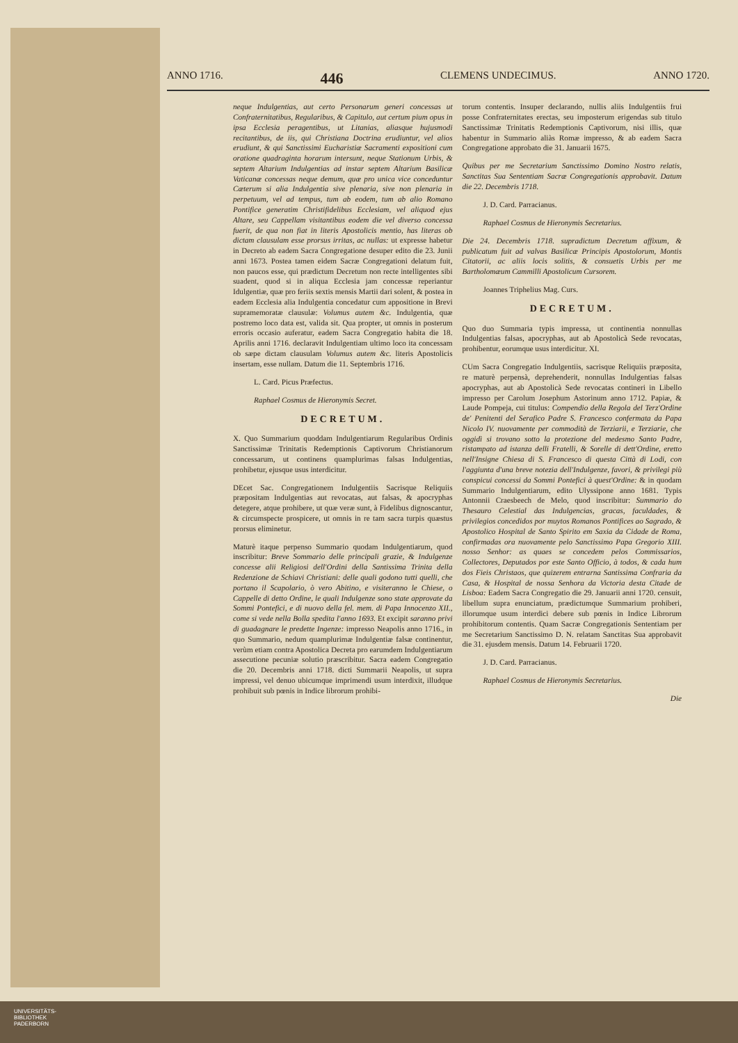ANNO 1716. 446 CLEMENS UNDECIMUS. ANNO 1720.
neque Indulgentias, aut certo Personarum generi concessas ut Confraternitatibus, Regularibus, & Capitulo, aut certum pium opus in ipsa Ecclesia peragentibus, ut Litanias, aliasque hujusmodi recitantibus, de iis, qui Christiana Doctrina erudiuntur, vel alios erudiunt, & qui Sanctissimi Eucharistiæ Sacramenti expositioni cum oratione quadraginta horarum intersunt, neque Stationum Urbis, & septem Altarium Indulgentias ad instar septem Altarium Basilicæ Vaticanæ concessas neque demum, quæ pro unica vice conceduntur Cæterum si alia Indulgentia sive plenaria, sive non plenaria in perpetuum, vel ad tempus, tum ab eodem, tum ab alio Romano Pontifice generatim Christifidelibus Ecclesiam, vel aliquod ejus Altare, seu Cappellam visitantibus eodem die vel diverso concessa fuerit, de qua non fiat in literis Apostolicis mentio, has literas ob dictam clausulam esse prorsus irritas, ac nullas: ut expresse habetur in Decreto ab eadem Sacra Congregatione desuper edito die 23. Junii anni 1673. Postea tamen eidem Sacræ Congregationi delatum fuit, non paucos esse, qui prædictum Decretum non recte intelligentes sibi suadent, quod si in aliqua Ecclesia jam concessæ reperiantur Idulgentiæ, quæ pro feriis sextis mensis Martii dari solent, & postea in eadem Ecclesia alia Indulgentia concedatur cum appositione in Brevi supramemoratæ clausulæ: Volumus autem &c. Indulgentia, quæ postremo loco data est, valida sit. Qua propter, ut omnis in posterum erroris occasio auferatur, eadem Sacra Congregatio habita die 18. Aprilis anni 1716. declaravit Indulgentiam ultimo loco ita concessam ob sæpe dictam clausulam Volumus autem &c. literis Apostolicis insertam, esse nullam. Datum die 11. Septembris 1716.
L. Card. Picus Præfectus.
Raphael Cosmus de Hieronymis Secret.
DECRETUM.
X. Quo Summarium quoddam Indulgentiarum Regularibus Ordinis Sanctissimæ Trinitatis Redemptionis Captivorum Christianorum concessarum, ut continens quamplurimas falsas Indulgentias, prohibetur, ejusque usus interdicitur.
DEcet Sac. Congregationem Indulgentiis Sacrisque Reliquiis præpositam Indulgentias aut revocatas, aut falsas, & apocryphas detegere, atque prohibere, ut quæ veræ sunt, à Fidelibus dignoscantur, & circumspecte prospicere, ut omnis in re tam sacra turpis quæstus prorsus eliminetur.
Maturè itaque perpenso Summario quodam Indulgentiarum, quod inscribitur: Breve Sommario delle principali grazie, & Indulgenze concesse alii Religiosi dell'Ordini della Santissima Trinita della Redenzione de Schiavi Christiani: delle quali godono tutti quelli, che portano il Scapolario, ò vero Abitino, e visiteranno le Chiese, o Cappelle di detto Ordine, le quali Indulgenze sono state approvate da Sommi Pontefici, e di nuovo della fel. mem. di Papa Innocenzo XII., come si vede nella Bolla spedita l'anno 1693. Et excipit saranno privi di guadagnare le predette Ingenze: impresso Neapolis anno 1716., in quo Summario, nedum quamplurimæ Indulgentiæ falsæ continentur, verùm etiam contra Apostolica Decreta pro earumdem Indulgentiarum assecutione pecuniæ solutio præscribitur. Sacra eadem Congregatio die 20. Decembris anni 1718. dicti Summarii Neapolis, ut supra impressi, vel denuo ubicumque imprimendi usum interdixit, illudque prohibuit sub pœnis in Indice librorum prohibi-
torum contentis. Insuper declarando, nullis aliis Indulgentiis frui posse Confraternitates erectas, seu imposterum erigendas sub titulo Sanctissimæ Trinitatis Redemptionis Captivorum, nisi illis, quæ habentur in Summario aliàs Romæ impresso, & ab eadem Sacra Congregatione approbato die 31. Januarii 1675.
Quibus per me Secretarium Sanctissimo Domino Nostro relatis, Sanctitas Sua Sententiam Sacræ Congregationis approbavit. Datum die 22. Decembris 1718.
J. D. Card. Parracianus.
Raphael Cosmus de Hieronymis Secretarius.
Die 24. Decembris 1718. supradictum Decretum affixum, & publicatum fuit ad valvas Basilicæ Principis Apostolorum, Montis Citatorii, ac aliis locis solitis, & consuetis Urbis per me Bartholomæum Cammilli Apostolicum Cursorem.
Joannes Triphelius Mag. Curs.
DECRETUM.
Quo duo Summaria typis impressa, ut continentia nonnullas Indulgentias falsas, apocryphas, aut ab Apostolicà Sede revocatas, prohibentur, eorumque usus interdicitur. XI.
CUm Sacra Congregatio Indulgentiis, sacrisque Reliquiis præposita, re maturè perpensà, deprehenderit, nonnullas Indulgentias falsas apocryphas, aut ab Apostolicà Sede revocatas contineri in Libello impresso per Carolum Josephum Astorinum anno 1712. Papiæ, & Laude Pompeja, cui titulus: Compendio della Regola del Terz'Ordine de' Penitenti del Serafico Padre S. Francesco confermata da Papa Nicolo IV. nuovamente per commodità de Terziarii, e Terziarie, che oggidì si trovano sotto la protezione del medesmo Santo Padre, ristampato ad istanza delli Fratelli, & Sorelle di dett'Ordine, eretto nell'Insigne Chiesa di S. Francesco di questa Città di Lodi, con l'aggiunta d'una breve notezia dell'Indulgenze, favori, & privilegi più conspicui concessi da Sommi Pontefici à quest'Ordine: & in quodam Summario Indulgentiarum, edito Ulyssipone anno 1681. Typis Antonnii Craesbeech de Melo, quod inscribitur: Summario do Thesauro Celestial das Indulgencias, gracas, faculdades, & privilegios concedidos por muytos Romanos Pontifices ao Sagrado, & Apostolico Hospital de Santo Spirito em Saxia da Cidade de Roma, confirmadas ora nuovamente pelo Sanctissimo Papa Gregorio XIII. nosso Senhor: as quaes se concedem pelos Commissarios, Collectores, Deputados por este Santo Officio, à todos, & cada hum dos Fieis Christaos, que quizerem entrarna Santissima Confraria da Casa, & Hospital de nossa Senhora da Victoria desta Citade de Lisboa: Eadem Sacra Congregatio die 29. Januarii anni 1720. censuit, libellum supra enunciatum, prædictumque Summarium prohiberi, illorumque usum interdici debere sub pœnis in Indice Librorum prohibitorum contentis. Quam Sacræ Congregationis Sententiam per me Secretarium Sanctissimo D. N. relatam Sanctitas Sua approbavit die 31. ejusdem mensis. Datum 14. Februarii 1720.
J. D. Card. Parracianus.
Raphael Cosmus de Hieronymis Secretarius.
Die
UNIVERSITÄTS-
BIBLIOTHEK
PADERBORN